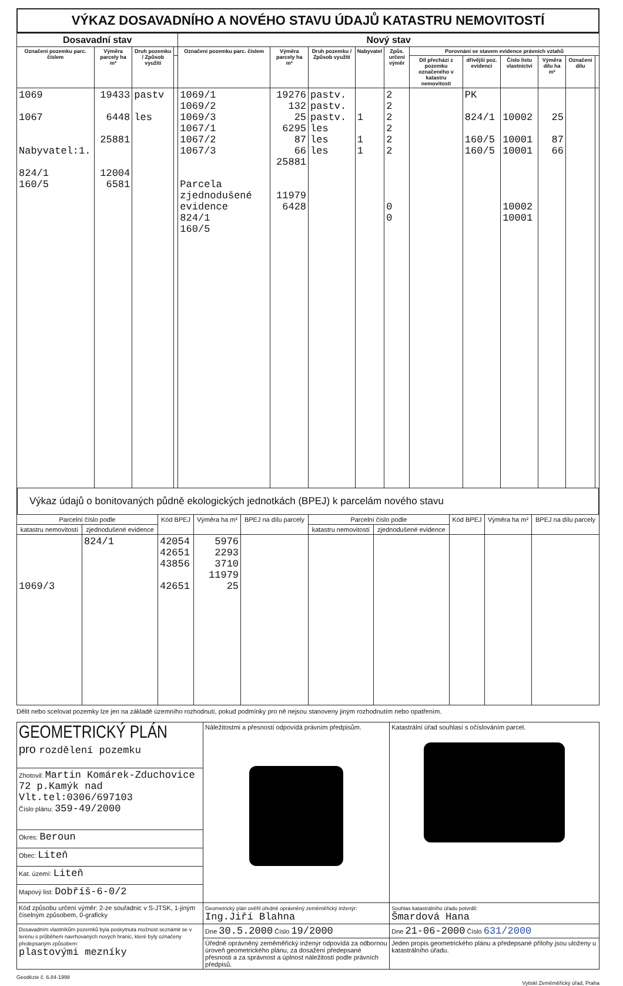VÝKAZ DOSAVADNÍHO A NOVÉHO STAVU ÚDAJŮ KATASTRU NEMOVITOSTÍ
| Dosavadní stav | | | | Nový stav | | | | | | | | | | |
| --- | --- | --- | --- | --- | --- | --- | --- | --- | --- | --- | --- | --- | --- | --- |
| Označení pozemku parc. číslem | Výměra parcely ha m² | Druh pozemku / Způsob využití | | Označení pozemku parc. číslem | Výměra parcely ha m² | Druh pozemku / Způsob využití | Nabyvatel | Způs. určení výměr | Porovnání se stavem evidence právních vztahů | | | | | |
| | | | | | | | | | Díl přechází z pozemku označeného v katastru nemovitostí | dřívější poz. evidenci | Číslo listu vlastnictví | Výměra dílu ha m² | Označení dílu | |
| 1069 1067 Nabyvatel:1. 824/1 160/5 | 19433 6448 25881 12004 6581 | pastv les | | 1069/1 1069/2 1069/3 1067/1 1067/2 1067/3 Parcela zjednodušené evidence 824/1 160/5 | 19276 132 25 6295 87 66 25881 11979 6428 | pastv. pastv. pastv. les les les | 1 1 1 | 2 2 2 2 2 2 0 0 | | PK 824/1 160/5 160/5 | 10002 10001 10001 10002 10001 | 25 87 66 | | |
Výkaz údajů o bonitovaných půdně ekologických jednotkách (BPEJ) k parcelám nového stavu
| Parcelní číslo podle | | Kód BPEJ | Výměra ha m² | BPEJ na dílu parcely | Parcelní číslo podle | | Kód BPEJ | Výměra ha m² | BPEJ na dílu parcely |
| --- | --- | --- | --- | --- | --- | --- | --- | --- | --- |
| katastru nemovitostí | zjednodušené evidence | | | | katastru nemovitostí | zjednodušené evidence | | | |
| 1069/3 | 824/1 | 42054 42651 43856 42651 | 5976 2293 3710 11979 25 | | | | | | |
Dělit nebo scelovat pozemky lze jen na základě územního rozhodnutí, pokud podmínky pro ně nejsou stanoveny jiným rozhodnutím nebo opatřením.
| GEOMETRICKÝ PLÁN pro rozdělení pozemku | Náležitostmi a přesností odpovídá právním předpisům. | Katastrální úřad souhlasí s očíslováním parcel. |
| Zhotovil: Martin Komárek-Zduchovice 72 p.Kamýk nad Vlt.tel:0306/697103 Číslo plánu: 359-49/2000 | | |
| Okres: Beroun | | |
| Obec: Liteň | | |
| Kat. území: Liteň | | |
| Mapový list: Dobříš-6-0/2 | | |
| Kód způsobu určení výměr: 2-ze souřadnic v S-JTSK, 1-jiným číselným způsobem, 0-graficky | Geometrický plán ověřil úředně oprávněný zeměměřický inženýr: Ing.Jiří Blahna | Souhlas katastrálního úřadu potvrdil: Šmardová Hana |
| Dosavadním vlastníkům pozemků byla poskytnuta možnost seznámit se v terénu s průběhem navrhovaných nových hranic, které byly označeny předepsaným způsobem: plastovými mezníky | Dne 30.5.2000 Číslo 19/2000 | Dne 21-06-2000 Číslo 631/2000 |
| | Úředně oprávněný zeměměřický inženýr odpovídá za odbornou úroveň geometrického plánu, za dosažení předepsané přesnosti a za správnost a úplnost náležitostí podle právních předpisů. | Jeden propis geometrického plánu a předepsané přílohy jsou uloženy u katastrálního úřadu. |
Geodézie č. 6.84-1998
Vytiskl Zeměměřický úřad, Praha